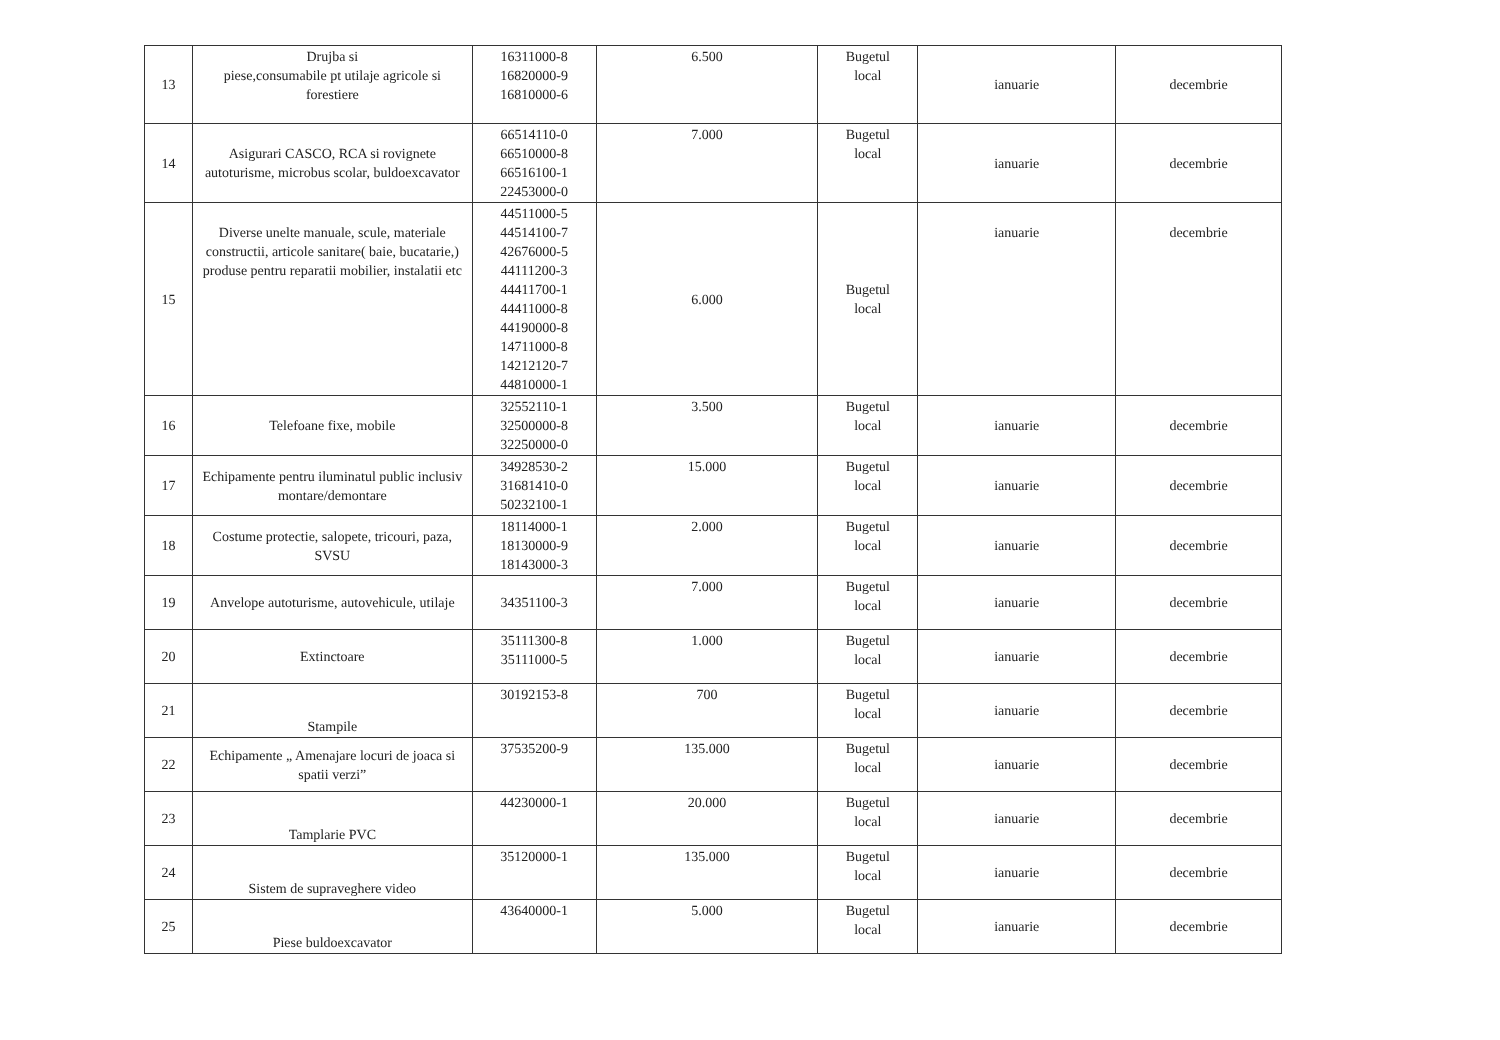| 13 | Drujba si piese,consumabile pt utilaje agricole si forestiere | 16311000-8 16820000-9 16810000-6 | 6.500 | Bugetul local | ianuarie | decembrie |
| 14 | Asigurari CASCO, RCA si rovignete autoturisme, microbus scolar, buldoexcavator | 66514110-0 66510000-8 66516100-1 22453000-0 | 7.000 | Bugetul local | ianuarie | decembrie |
| 15 | Diverse unelte manuale, scule, materiale constructii, articole sanitare( baie, bucatarie,) produse pentru reparatii mobilier, instalatii etc | 44511000-5 44514100-7 42676000-5 44111200-3 44411700-1 44411000-8 44190000-8 14711000-8 14212120-7 44810000-1 | 6.000 | Bugetul local | ianuarie | decembrie |
| 16 | Telefoane fixe, mobile | 32552110-1 32500000-8 32250000-0 | 3.500 | Bugetul local | ianuarie | decembrie |
| 17 | Echipamente pentru iluminatul public inclusiv montare/demontare | 34928530-2 31681410-0 50232100-1 | 15.000 | Bugetul local | ianuarie | decembrie |
| 18 | Costume protectie, salopete, tricouri, paza, SVSU | 18114000-1 18130000-9 18143000-3 | 2.000 | Bugetul local | ianuarie | decembrie |
| 19 | Anvelope autoturisme, autovehicule, utilaje | 34351100-3 | 7.000 | Bugetul local | ianuarie | decembrie |
| 20 | Extinctoare | 35111300-8 35111000-5 | 1.000 | Bugetul local | ianuarie | decembrie |
| 21 | Stampile | 30192153-8 | 700 | Bugetul local | ianuarie | decembrie |
| 22 | Echipamente „ Amenajare locuri de joaca si spatii verzi” | 37535200-9 | 135.000 | Bugetul local | ianuarie | decembrie |
| 23 | Tamplarie PVC | 44230000-1 | 20.000 | Bugetul local | ianuarie | decembrie |
| 24 | Sistem de supraveghere video | 35120000-1 | 135.000 | Bugetul local | ianuarie | decembrie |
| 25 | Piese buldoexcavator | 43640000-1 | 5.000 | Bugetul local | ianuarie | decembrie |